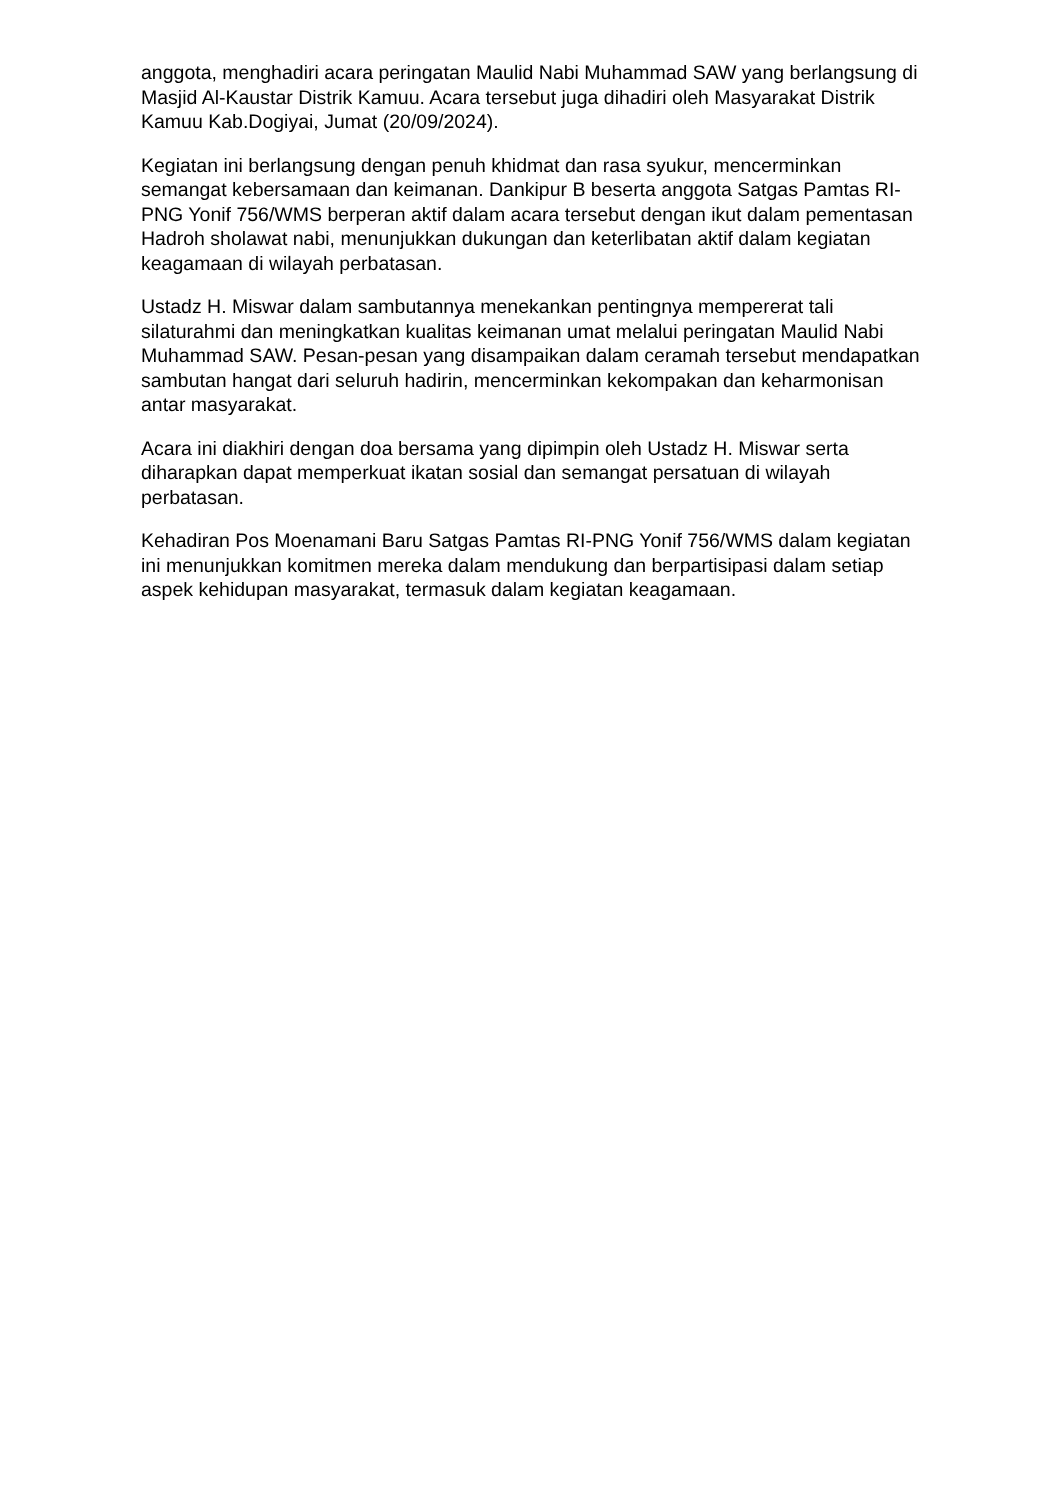anggota, menghadiri acara peringatan Maulid Nabi Muhammad SAW yang berlangsung di Masjid Al-Kaustar Distrik Kamuu. Acara tersebut juga dihadiri oleh Masyarakat Distrik Kamuu Kab.Dogiyai, Jumat (20/09/2024).
Kegiatan ini berlangsung dengan penuh khidmat dan rasa syukur, mencerminkan semangat kebersamaan dan keimanan. Dankipur B beserta anggota Satgas Pamtas RI-PNG Yonif 756/WMS berperan aktif dalam acara tersebut dengan ikut dalam pementasan Hadroh sholawat nabi, menunjukkan dukungan dan keterlibatan aktif dalam kegiatan keagamaan di wilayah perbatasan.
Ustadz H. Miswar dalam sambutannya menekankan pentingnya mempererat tali silaturahmi dan meningkatkan kualitas keimanan umat melalui peringatan Maulid Nabi Muhammad SAW. Pesan-pesan yang disampaikan dalam ceramah tersebut mendapatkan sambutan hangat dari seluruh hadirin, mencerminkan kekompakan dan keharmonisan antar masyarakat.
Acara ini diakhiri dengan doa bersama yang dipimpin oleh Ustadz H. Miswar serta diharapkan dapat memperkuat ikatan sosial dan semangat persatuan di wilayah perbatasan.
Kehadiran Pos Moenamani Baru Satgas Pamtas RI-PNG Yonif 756/WMS dalam kegiatan ini menunjukkan komitmen mereka dalam mendukung dan berpartisipasi dalam setiap aspek kehidupan masyarakat, termasuk dalam kegiatan keagamaan.